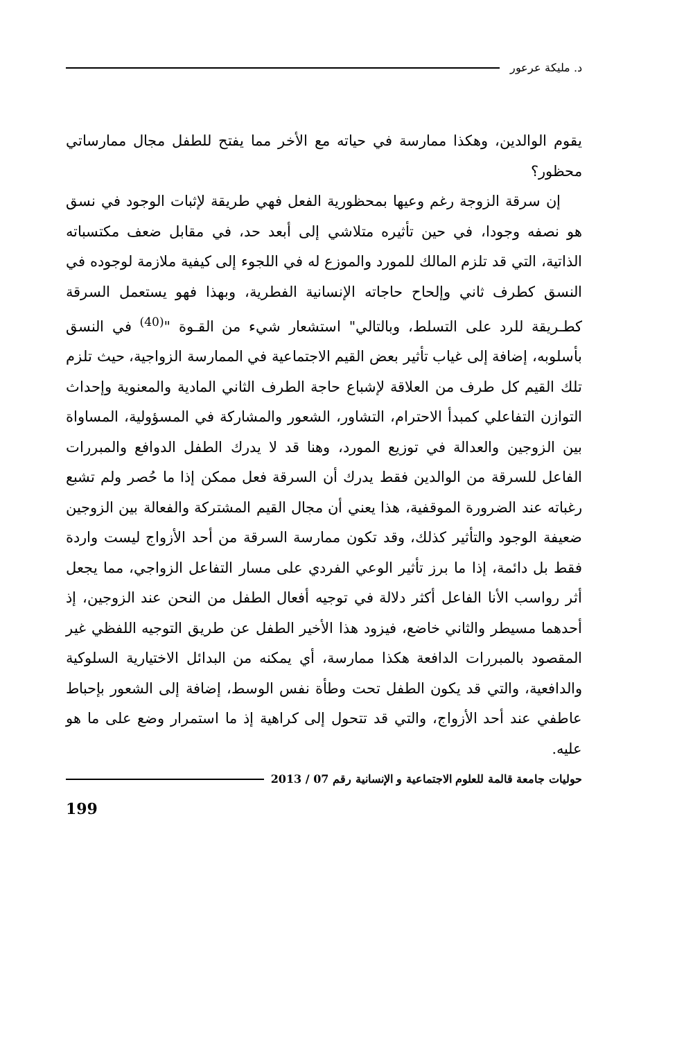د. مليكة عرعور
يقوم الوالدين، وهكذا ممارسة في حياته مع الأخر مما يفتح للطفل مجال ممارساتي محظور؟
إن سرقة الزوجة رغم وعيها بمحظورية الفعل فهي طريقة لإثبات الوجود في نسق هو نصفه وجودا، في حين تأثيره متلاشي إلى أبعد حد، في مقابل ضعف مكتسباته الذاتية، التي قد تلزم المالك للمورد والموزع له في اللجوء إلى كيفية ملازمة لوجوده في النسق كطرف ثاني وإلحاح حاجاته الإنسانية الفطرية، وبهذا فهو يستعمل السرقة كطـريقة للرد على التسلط، وبالتالي" استشعار شيء من القـوة "<sup>(40)</sup> في النسق بأسلوبه، إضافة إلى غياب تأثير بعض القيم الاجتماعية في الممارسة الزواجية، حيث تلزم تلك القيم كل طرف من العلاقة لإشباع حاجة الطرف الثاني المادية والمعنوية وإحداث التوازن التفاعلي كمبدأ الاحترام، التشاور، الشعور والمشاركة في المسؤولية، المساواة بين الزوجين والعدالة في توزيع المورد، وهنا قد لا يدرك الطفل الدوافع والمبررات الفاعل للسرقة من الوالدين فقط يدرك أن السرقة فعل ممكن إذا ما حُصر ولم تشبع رغباته عند الضرورة الموقفية، هذا يعني أن مجال القيم المشتركة والفعالة بين الزوجين ضعيفة الوجود والتأثير كذلك، وقد تكون ممارسة السرقة من أحد الأزواج ليست واردة فقط بل دائمة، إذا ما برز تأثير الوعي الفردي على مسار التفاعل الزواجي، مما يجعل أثر رواسب الأنا الفاعل أكثر دلالة في توجيه أفعال الطفل من النحن عند الزوجين، إذ أحدهما مسيطر والثاني خاضع، فيزود هذا الأخير الطفل عن طريق التوجيه اللفظي غير المقصود بالمبررات الدافعة هكذا ممارسة، أي يمكنه من البدائل الاختيارية السلوكية والدافعية، والتي قد يكون الطفل تحت وطأة نفس الوسط، إضافة إلى الشعور بإحباط عاطفي عند أحد الأزواج، والتي قد تتحول إلى كراهية إذ ما استمرار وضع على ما هو عليه.
حوليات جامعة قالمة للعلوم الاجتماعية و الإنسانية رقم 07 / 2013
199